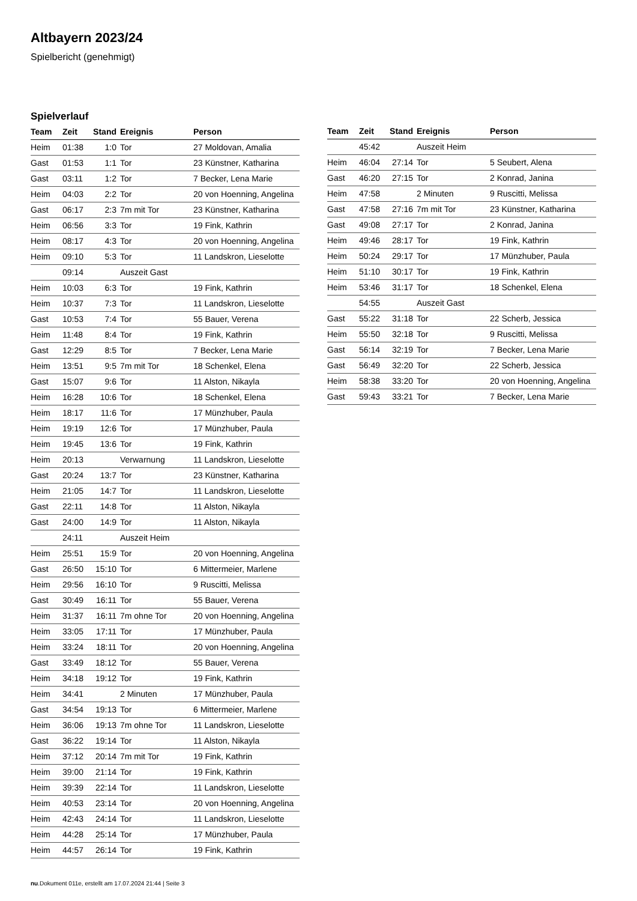Altbayern 2023/24
Spielbericht (genehmigt)
Spielverlauf
| Team | Zeit | Stand | Ereignis | Person |
| --- | --- | --- | --- | --- |
| Heim | 01:38 | 1:0 | Tor | 27 Moldovan, Amalia |
| Gast | 01:53 | 1:1 | Tor | 23 Künstner, Katharina |
| Gast | 03:11 | 1:2 | Tor | 7 Becker, Lena Marie |
| Heim | 04:03 | 2:2 | Tor | 20 von Hoenning, Angelina |
| Gast | 06:17 | 2:3 | 7m mit Tor | 23 Künstner, Katharina |
| Heim | 06:56 | 3:3 | Tor | 19 Fink, Kathrin |
| Heim | 08:17 | 4:3 | Tor | 20 von Hoenning, Angelina |
| Heim | 09:10 | 5:3 | Tor | 11 Landskron, Lieselotte |
| | 09:14 | | Auszeit Gast | |
| Heim | 10:03 | 6:3 | Tor | 19 Fink, Kathrin |
| Heim | 10:37 | 7:3 | Tor | 11 Landskron, Lieselotte |
| Gast | 10:53 | 7:4 | Tor | 55 Bauer, Verena |
| Heim | 11:48 | 8:4 | Tor | 19 Fink, Kathrin |
| Gast | 12:29 | 8:5 | Tor | 7 Becker, Lena Marie |
| Heim | 13:51 | 9:5 | 7m mit Tor | 18 Schenkel, Elena |
| Gast | 15:07 | 9:6 | Tor | 11 Alston, Nikayla |
| Heim | 16:28 | 10:6 | Tor | 18 Schenkel, Elena |
| Heim | 18:17 | 11:6 | Tor | 17 Münzhuber, Paula |
| Heim | 19:19 | 12:6 | Tor | 17 Münzhuber, Paula |
| Heim | 19:45 | 13:6 | Tor | 19 Fink, Kathrin |
| Heim | 20:13 | | Verwarnung | 11 Landskron, Lieselotte |
| Gast | 20:24 | 13:7 | Tor | 23 Künstner, Katharina |
| Heim | 21:05 | 14:7 | Tor | 11 Landskron, Lieselotte |
| Gast | 22:11 | 14:8 | Tor | 11 Alston, Nikayla |
| Gast | 24:00 | 14:9 | Tor | 11 Alston, Nikayla |
| | 24:11 | | Auszeit Heim | |
| Heim | 25:51 | 15:9 | Tor | 20 von Hoenning, Angelina |
| Gast | 26:50 | 15:10 | Tor | 6 Mittermeier, Marlene |
| Heim | 29:56 | 16:10 | Tor | 9 Ruscitti, Melissa |
| Gast | 30:49 | 16:11 | Tor | 55 Bauer, Verena |
| Heim | 31:37 | 16:11 | 7m ohne Tor | 20 von Hoenning, Angelina |
| Heim | 33:05 | 17:11 | Tor | 17 Münzhuber, Paula |
| Heim | 33:24 | 18:11 | Tor | 20 von Hoenning, Angelina |
| Gast | 33:49 | 18:12 | Tor | 55 Bauer, Verena |
| Heim | 34:18 | 19:12 | Tor | 19 Fink, Kathrin |
| Heim | 34:41 | | 2 Minuten | 17 Münzhuber, Paula |
| Gast | 34:54 | 19:13 | Tor | 6 Mittermeier, Marlene |
| Heim | 36:06 | 19:13 | 7m ohne Tor | 11 Landskron, Lieselotte |
| Gast | 36:22 | 19:14 | Tor | 11 Alston, Nikayla |
| Heim | 37:12 | 20:14 | 7m mit Tor | 19 Fink, Kathrin |
| Heim | 39:00 | 21:14 | Tor | 19 Fink, Kathrin |
| Heim | 39:39 | 22:14 | Tor | 11 Landskron, Lieselotte |
| Heim | 40:53 | 23:14 | Tor | 20 von Hoenning, Angelina |
| Heim | 42:43 | 24:14 | Tor | 11 Landskron, Lieselotte |
| Heim | 44:28 | 25:14 | Tor | 17 Münzhuber, Paula |
| Heim | 44:57 | 26:14 | Tor | 19 Fink, Kathrin |
| Team | Zeit | Stand | Ereignis | Person |
| --- | --- | --- | --- | --- |
| | 45:42 | | Auszeit Heim | |
| Heim | 46:04 | 27:14 | Tor | 5 Seubert, Alena |
| Gast | 46:20 | 27:15 | Tor | 2 Konrad, Janina |
| Heim | 47:58 | | 2 Minuten | 9 Ruscitti, Melissa |
| Gast | 47:58 | 27:16 | 7m mit Tor | 23 Künstner, Katharina |
| Gast | 49:08 | 27:17 | Tor | 2 Konrad, Janina |
| Heim | 49:46 | 28:17 | Tor | 19 Fink, Kathrin |
| Heim | 50:24 | 29:17 | Tor | 17 Münzhuber, Paula |
| Heim | 51:10 | 30:17 | Tor | 19 Fink, Kathrin |
| Heim | 53:46 | 31:17 | Tor | 18 Schenkel, Elena |
| | 54:55 | | Auszeit Gast | |
| Gast | 55:22 | 31:18 | Tor | 22 Scherb, Jessica |
| Heim | 55:50 | 32:18 | Tor | 9 Ruscitti, Melissa |
| Gast | 56:14 | 32:19 | Tor | 7 Becker, Lena Marie |
| Gast | 56:49 | 32:20 | Tor | 22 Scherb, Jessica |
| Heim | 58:38 | 33:20 | Tor | 20 von Hoenning, Angelina |
| Gast | 59:43 | 33:21 | Tor | 7 Becker, Lena Marie |
nu.Dokument 011e, erstellt am 17.07.2024 21:44 | Seite 3